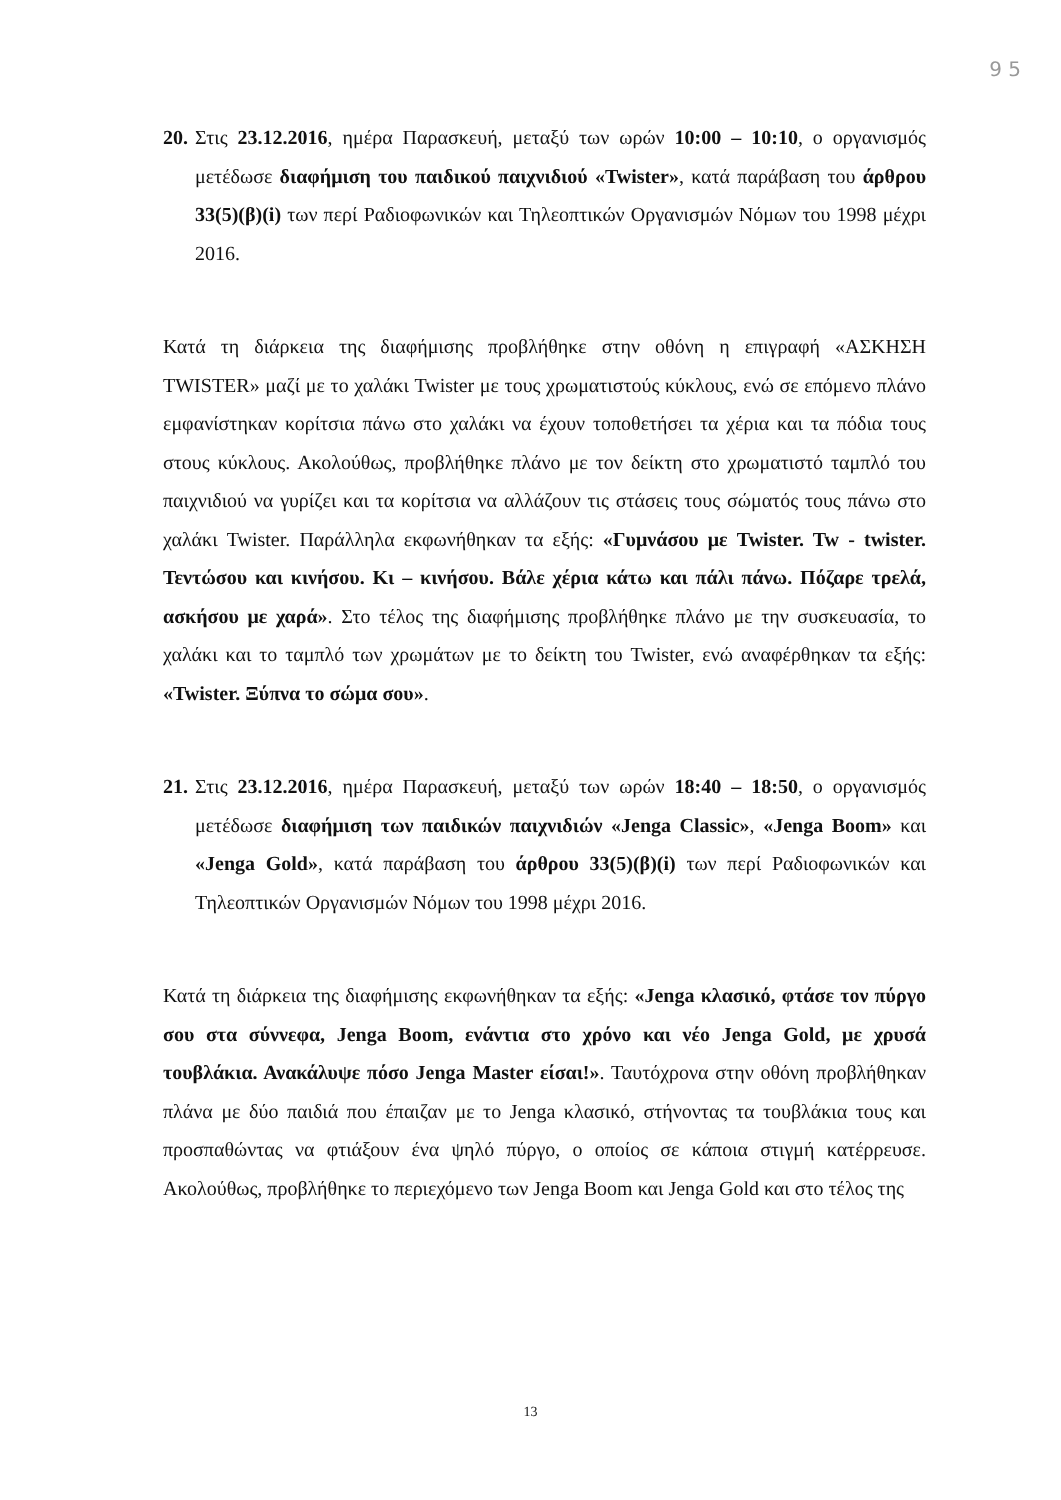9 5
20.
Στις 23.12.2016, ημέρα Παρασκευή, μεταξύ των ωρών 10:00 – 10:10, ο οργανισμός μετέδωσε διαφήμιση του παιδικού παιχνιδιού «Twister», κατά παράβαση του άρθρου 33(5)(β)(i) των περί Ραδιοφωνικών και Τηλεοπτικών Οργανισμών Νόμων του 1998 μέχρι 2016.
Κατά τη διάρκεια της διαφήμισης προβλήθηκε στην οθόνη η επιγραφή «ΑΣΚΗΣΗ TWISTER» μαζί με το χαλάκι Twister με τους χρωματιστούς κύκλους, ενώ σε επόμενο πλάνο εμφανίστηκαν κορίτσια πάνω στο χαλάκι να έχουν τοποθετήσει τα χέρια και τα πόδια τους στους κύκλους. Ακολούθως, προβλήθηκε πλάνο με τον δείκτη στο χρωματιστό ταμπλό του παιχνιδιού να γυρίζει και τα κορίτσια να αλλάζουν τις στάσεις τους σώματός τους πάνω στο χαλάκι Twister. Παράλληλα εκφωνήθηκαν τα εξής: «Γυμνάσου με Twister. Tw - twister. Τεντώσου και κινήσου. Κι – κινήσου. Βάλε χέρια κάτω και πάλι πάνω. Πόζαρε τρελά, ασκήσου με χαρά». Στο τέλος της διαφήμισης προβλήθηκε πλάνο με την συσκευασία, το χαλάκι και το ταμπλό των χρωμάτων με το δείκτη του Twister, ενώ αναφέρθηκαν τα εξής: «Twister. Ξύπνα το σώμα σου».
21.
Στις 23.12.2016, ημέρα Παρασκευή, μεταξύ των ωρών 18:40 – 18:50, ο οργανισμός μετέδωσε διαφήμιση των παιδικών παιχνιδιών «Jenga Classic», «Jenga Boom» και «Jenga Gold», κατά παράβαση του άρθρου 33(5)(β)(i) των περί Ραδιοφωνικών και Τηλεοπτικών Οργανισμών Νόμων του 1998 μέχρι 2016.
Κατά τη διάρκεια της διαφήμισης εκφωνήθηκαν τα εξής: «Jenga κλασικό, φτάσε τον πύργο σου στα σύννεφα, Jenga Boom, ενάντια στο χρόνο και νέο Jenga Gold, με χρυσά τουβλάκια. Ανακάλυψε πόσο Jenga Master είσαι!». Ταυτόχρονα στην οθόνη προβλήθηκαν πλάνα με δύο παιδιά που έπαιζαν με το Jenga κλασικό, στήνοντας τα τουβλάκια τους και προσπαθώντας να φτιάξουν ένα ψηλό πύργο, ο οποίος σε κάποια στιγμή κατέρρευσε. Ακολούθως, προβλήθηκε το περιεχόμενο των Jenga Boom και Jenga Gold και στο τέλος της
13